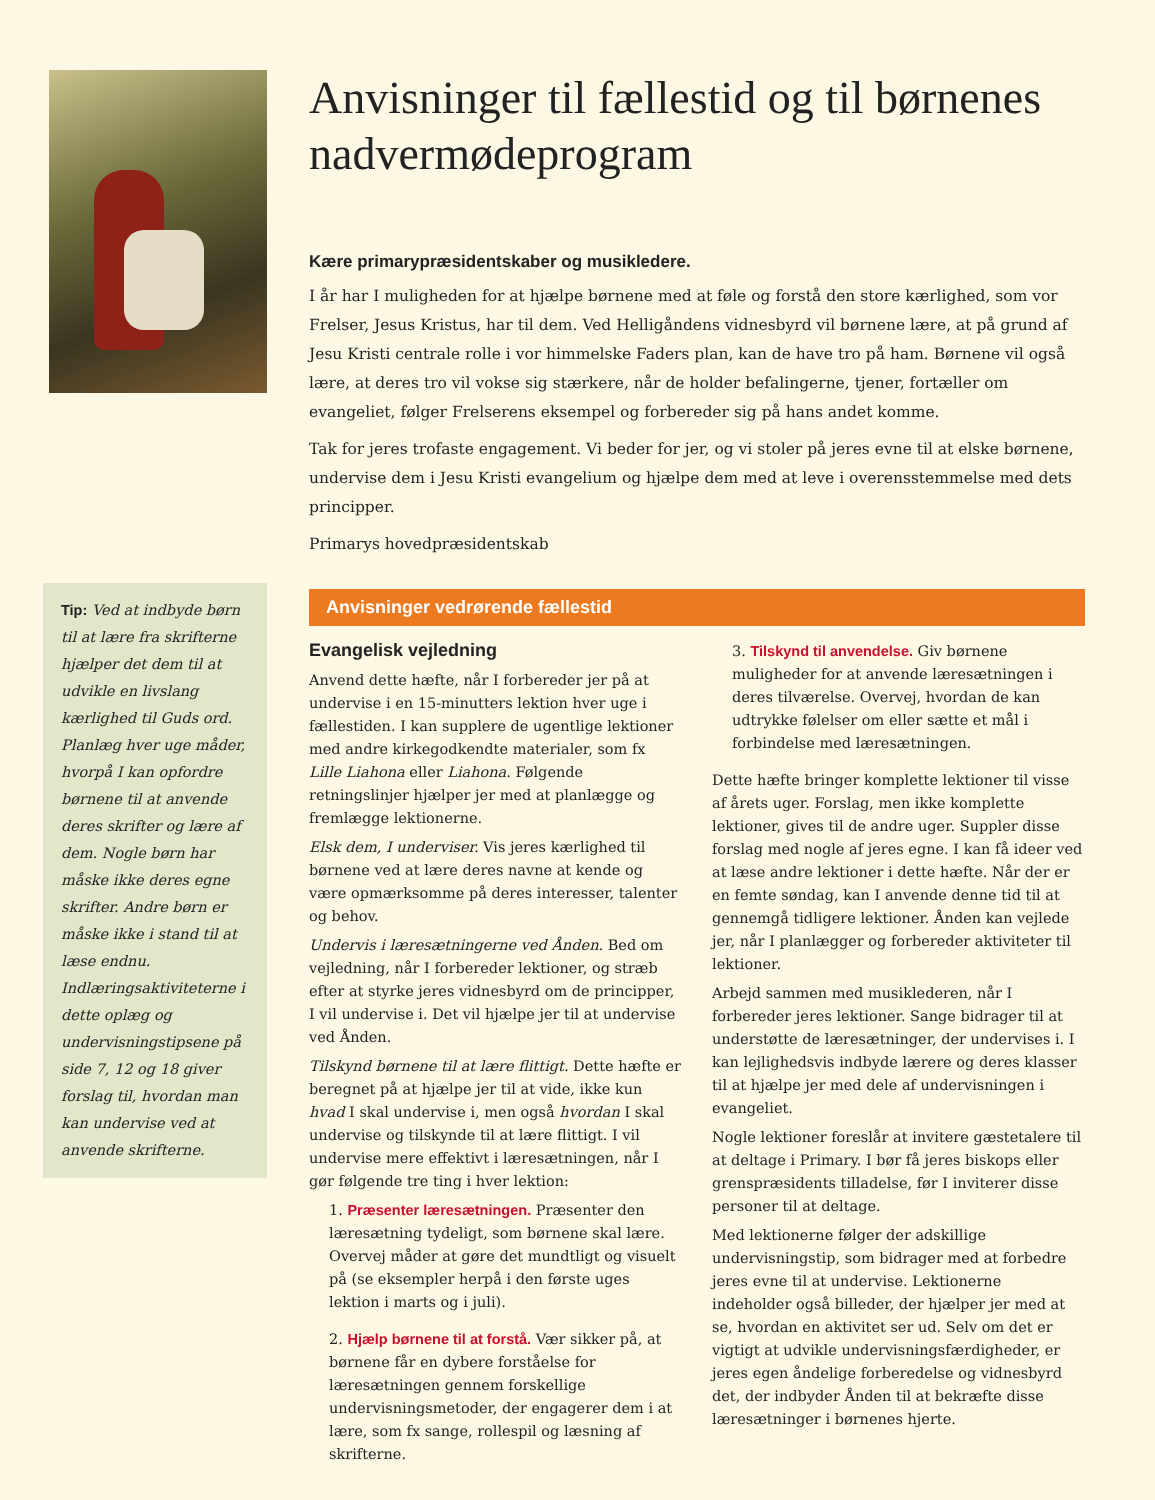Tip: Ved at indbyde børn til at lære fra skrifterne hjælper det dem til at udvikle en livslang kærlighed til Guds ord. Planlæg hver uge måder, hvorpå I kan opfordre børnene til at anvende deres skrifter og lære af dem. Nogle børn har måske ikke deres egne skrifter. Andre børn er måske ikke i stand til at læse endnu. Indlæringsaktiviteterne i dette oplæg og undervisningstipsene på side 7, 12 og 18 giver forslag til, hvordan man kan undervise ved at anvende skrifterne.
Anvisninger til fællestid og til børnenes nadvermødeprogram
Kære primarypræsidentskaber og musikledere.
I år har I muligheden for at hjælpe børnene med at føle og forstå den store kærlighed, som vor Frelser, Jesus Kristus, har til dem. Ved Helligåndens vidnesbyrd vil børnene lære, at på grund af Jesu Kristi centrale rolle i vor himmelske Faders plan, kan de have tro på ham. Børnene vil også lære, at deres tro vil vokse sig stærkere, når de holder befalingerne, tjener, fortæller om evangeliet, følger Frelserens eksempel og forbereder sig på hans andet komme.
Tak for jeres trofaste engagement. Vi beder for jer, og vi stoler på jeres evne til at elske børnene, undervise dem i Jesu Kristi evangelium og hjælpe dem med at leve i overensstemmelse med dets principper.
Primarys hovedpræsidentskab
Anvisninger vedrørende fællestid
Evangelisk vejledning
Anvend dette hæfte, når I forbereder jer på at undervise i en 15-minutters lektion hver uge i fællestiden. I kan supplere de ugentlige lektioner med andre kirkegodkendte materialer, som fx Lille Liahona eller Liahona. Følgende retningslinjer hjælper jer med at planlægge og fremlægge lektionerne.
Elsk dem, I underviser. Vis jeres kærlighed til børnene ved at lære deres navne at kende og være opmærksomme på deres interesser, talenter og behov.
Undervis i læresætningerne ved Ånden. Bed om vejledning, når I forbereder lektioner, og stræb efter at styrke jeres vidnesbyrd om de principper, I vil undervise i. Det vil hjælpe jer til at undervise ved Ånden.
Tilskynd børnene til at lære flittigt. Dette hæfte er beregnet på at hjælpe jer til at vide, ikke kun hvad I skal undervise i, men også hvordan I skal undervise og tilskynde til at lære flittigt. I vil undervise mere effektivt i læresætningen, når I gør følgende tre ting i hver lektion:
1. Præsenter læresætningen. Præsenter den læresætning tydeligt, som børnene skal lære. Overvej måder at gøre det mundtligt og visuelt på (se eksempler herpå i den første uges lektion i marts og i juli).
2. Hjælp børnene til at forstå. Vær sikker på, at børnene får en dybere forståelse for læresætningen gennem forskellige undervisningsmetoder, der engagerer dem i at lære, som fx sange, rollespil og læsning af skrifterne.
3. Tilskynd til anvendelse. Giv børnene muligheder for at anvende læresætningen i deres tilværelse. Overvej, hvordan de kan udtrykke følelser om eller sætte et mål i forbindelse med læresætningen.
Dette hæfte bringer komplette lektioner til visse af årets uger. Forslag, men ikke komplette lektioner, gives til de andre uger. Suppler disse forslag med nogle af jeres egne. I kan få ideer ved at læse andre lektioner i dette hæfte. Når der er en femte søndag, kan I anvende denne tid til at gennemgå tidligere lektioner. Ånden kan vejlede jer, når I planlægger og forbereder aktiviteter til lektioner.
Arbejd sammen med musiklederen, når I forbereder jeres lektioner. Sange bidrager til at understøtte de læresætninger, der undervises i. I kan lejlighedsvis indbyde lærere og deres klasser til at hjælpe jer med dele af undervisningen i evangeliet.
Nogle lektioner foreslår at invitere gæstetalere til at deltage i Primary. I bør få jeres biskops eller grenspræsidents tilladelse, før I inviterer disse personer til at deltage.
Med lektionerne følger der adskillige undervisningstip, som bidrager med at forbedre jeres evne til at undervise. Lektionerne indeholder også billeder, der hjælper jer med at se, hvordan en aktivitet ser ud. Selv om det er vigtigt at udvikle undervisningsfærdigheder, er jeres egen åndelige forberedelse og vidnesbyrd det, der indbyder Ånden til at bekræfte disse læresætninger i børnenes hjerte.